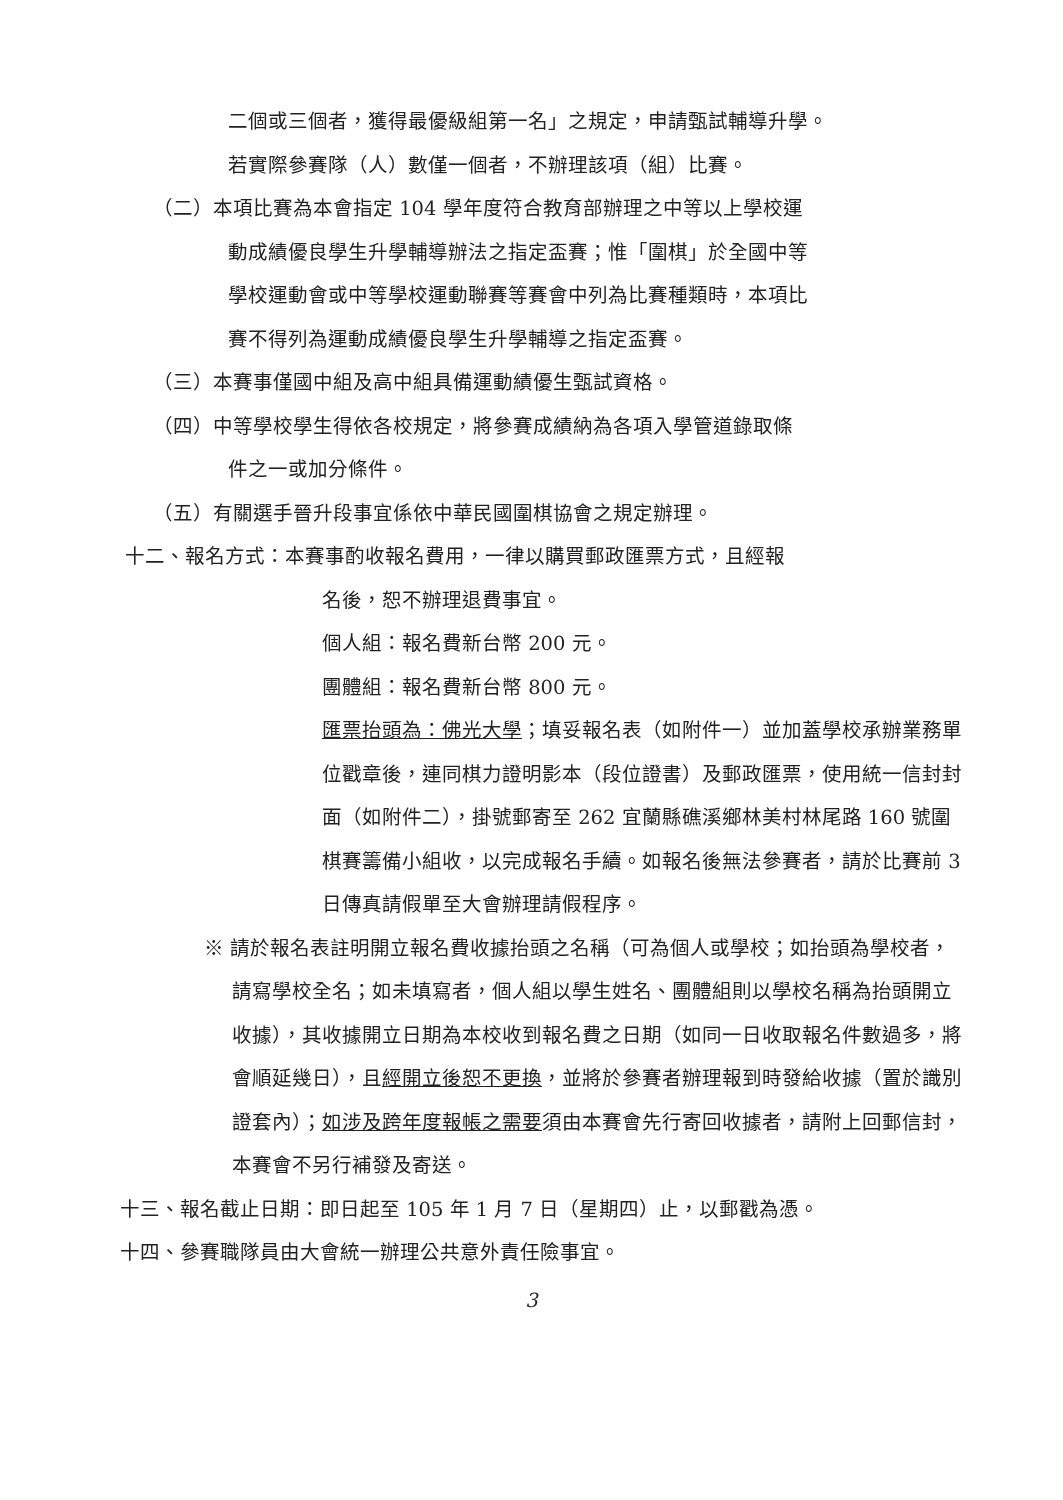二個或三個者，獲得最優級組第一名」之規定，申請甄試輔導升學。
若實際參賽隊（人）數僅一個者，不辦理該項（組）比賽。
（二）本項比賽為本會指定 104 學年度符合教育部辦理之中等以上學校運
動成績優良學生升學輔導辦法之指定盃賽；惟「圍棋」於全國中等
學校運動會或中等學校運動聯賽等賽會中列為比賽種類時，本項比
賽不得列為運動成績優良學生升學輔導之指定盃賽。
（三）本賽事僅國中組及高中組具備運動績優生甄試資格。
（四）中等學校學生得依各校規定，將參賽成績納為各項入學管道錄取條
件之一或加分條件。
（五）有關選手晉升段事宜係依中華民國圍棋協會之規定辦理。
十二、報名方式：本賽事酌收報名費用，一律以購買郵政匯票方式，且經報
名後，恕不辦理退費事宜。
個人組：報名費新台幣 200 元。
團體組：報名費新台幣 800 元。
匯票抬頭為：佛光大學；填妥報名表（如附件一）並加蓋學校承辦業務單位戳章後，連同棋力證明影本（段位證書）及郵政匯票，使用統一信封封面（如附件二），掛號郵寄至 262 宜蘭縣礁溪鄉林美村林尾路 160 號圍棋賽籌備小組收，以完成報名手續。如報名後無法參賽者，請於比賽前 3 日傳真請假單至大會辦理請假程序。
※ 請於報名表註明開立報名費收據抬頭之名稱（可為個人或學校；如抬頭為學校者，請寫學校全名；如未填寫者，個人組以學生姓名、團體組則以學校名稱為抬頭開立收據），其收據開立日期為本校收到報名費之日期（如同一日收取報名件數過多，將會順延幾日），且經開立後恕不更換，並將於參賽者辦理報到時發給收據（置於識別證套內）；如涉及跨年度報帳之需要須由本賽會先行寄回收據者，請附上回郵信封，本賽會不另行補發及寄送。
十三、報名截止日期：即日起至 105 年 1 月 7 日（星期四）止，以郵戳為憑。
十四、參賽職隊員由大會統一辦理公共意外責任險事宜。
3